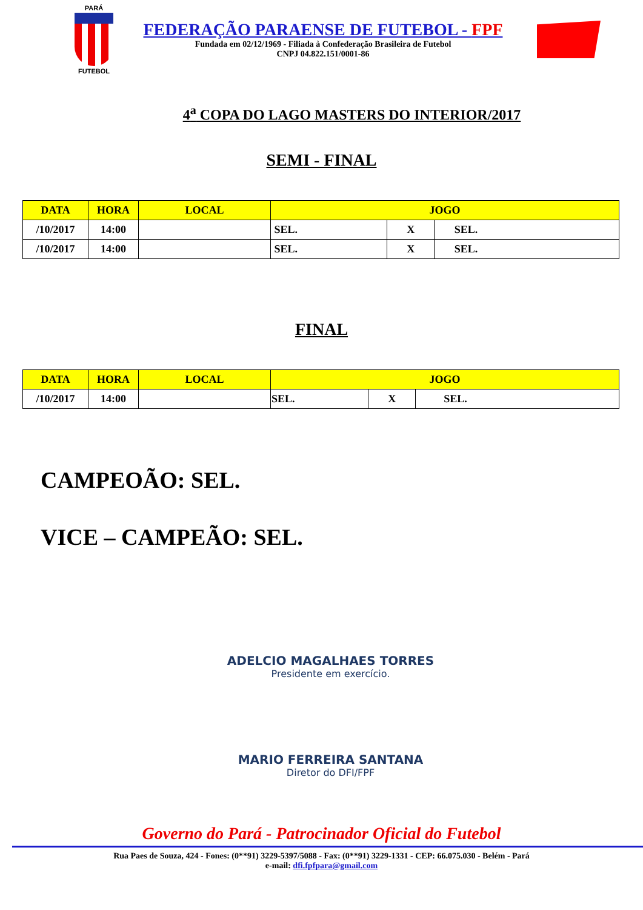PARÁ
FUTEBOL
FEDERAÇÃO PARAENSE DE FUTEBOL - FPF
Fundada em 02/12/1969 - Filiada à Confederação Brasileira de Futebol
CNPJ 04.822.151/0001-86
4<sup>a</sup> COPA DO LAGO MASTERS DO INTERIOR/2017
SEMI - FINAL
| DATA | HORA | LOCAL | JOGO | | |
| --- | --- | --- | --- | --- | --- |
| /10/2017 | 14:00 | | SEL. | X | SEL. |
| /10/2017 | 14:00 | | SEL. | X | SEL. |
FINAL
| DATA | HORA | LOCAL | JOGO | | |
| --- | --- | --- | --- | --- | --- |
| /10/2017 | 14:00 | | SEL. | X | SEL. |
CAMPEOÃO: SEL.
VICE – CAMPEÃO: SEL.
ADELCIO MAGALHAES TORRES
Presidente em exercício.
MARIO FERREIRA SANTANA
Diretor do DFI/FPF
Governo do Pará - Patrocinador Oficial do Futebol
Rua Paes de Souza, 424 - Fones: (0**91) 3229-5397/5088 - Fax: (0**91) 3229-1331 - CEP: 66.075.030 - Belém - Pará
e-mail: dfi.fpfpara@gmail.com